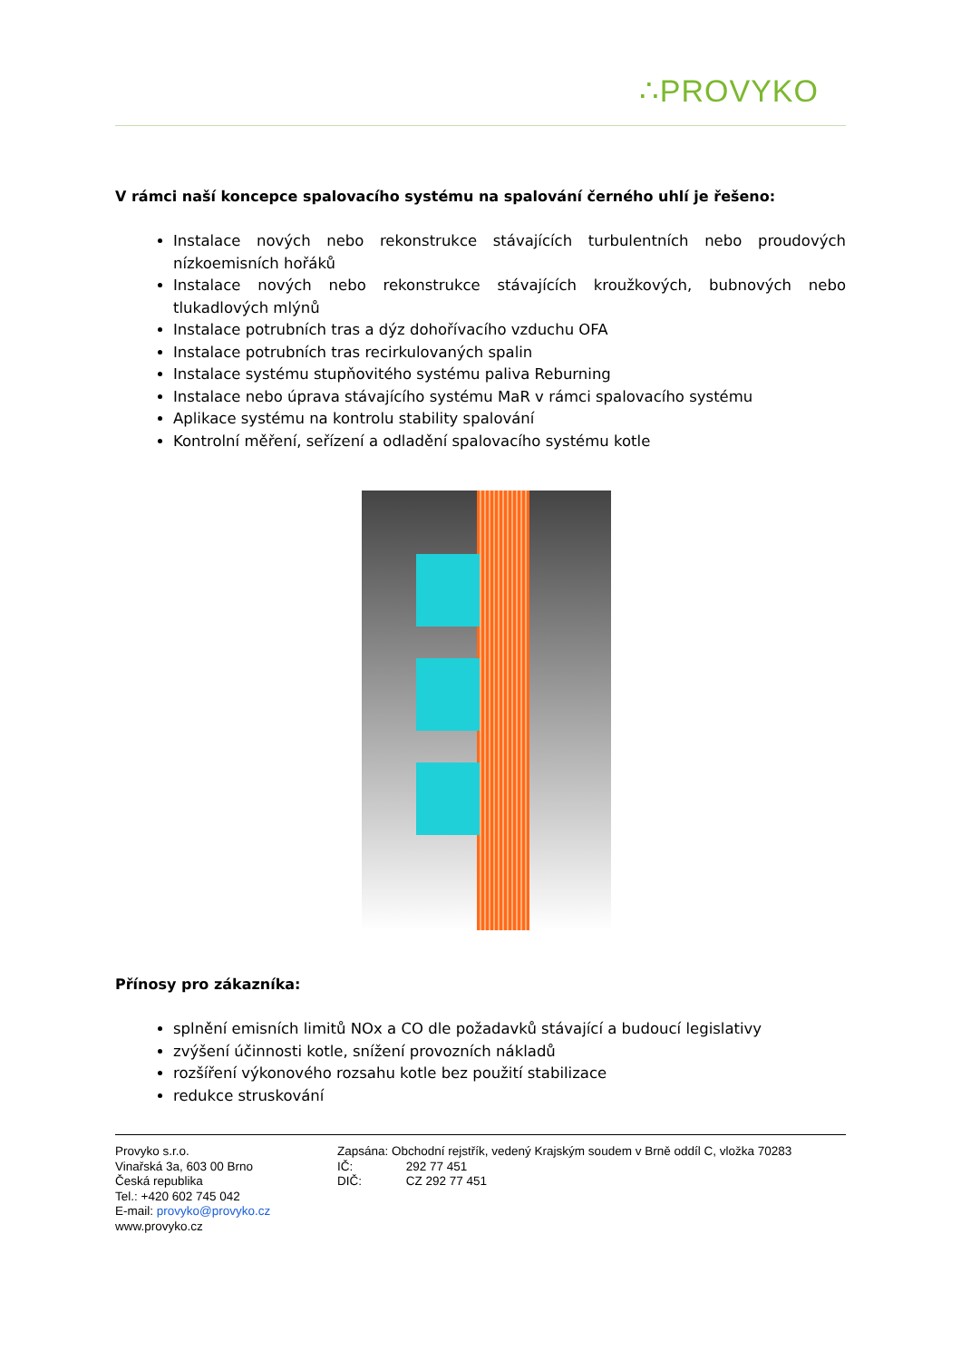∴PROVYKO
V rámci naší koncepce spalovacího systému na spalování černého uhlí je řešeno:
Instalace nových nebo rekonstrukce stávajících turbulentních nebo proudových nízkoemisních hořáků
Instalace nových nebo rekonstrukce stávajících kroužkových, bubnových nebo tlukadlových mlýnů
Instalace potrubních tras a dýz dohořívacího vzduchu OFA
Instalace potrubních tras recirkulovaných spalin
Instalace systému stupňovitého systému paliva Reburning
Instalace nebo úprava stávajícího systému MaR v rámci spalovacího systému
Aplikace systému na kontrolu stability spalování
Kontrolní měření, seřízení a odladění spalovacího systému kotle
Přínosy pro zákazníka:
splnění emisních limitů NOx a CO dle požadavků stávající a budoucí legislativy
zvýšení účinnosti kotle, snížení provozních nákladů
rozšíření výkonového rozsahu kotle bez použití stabilizace
redukce struskování
Provyko s.r.o.
Vinařská 3a, 603 00 Brno
Česká republika
Tel.: +420 602 745 042
E-mail: provyko@provyko.cz
www.provyko.cz
Zapsána: Obchodní rejstřík, vedený Krajským soudem v Brně oddíl C, vložka 70283
IČ: 292 77 451
DIČ: CZ 292 77 451